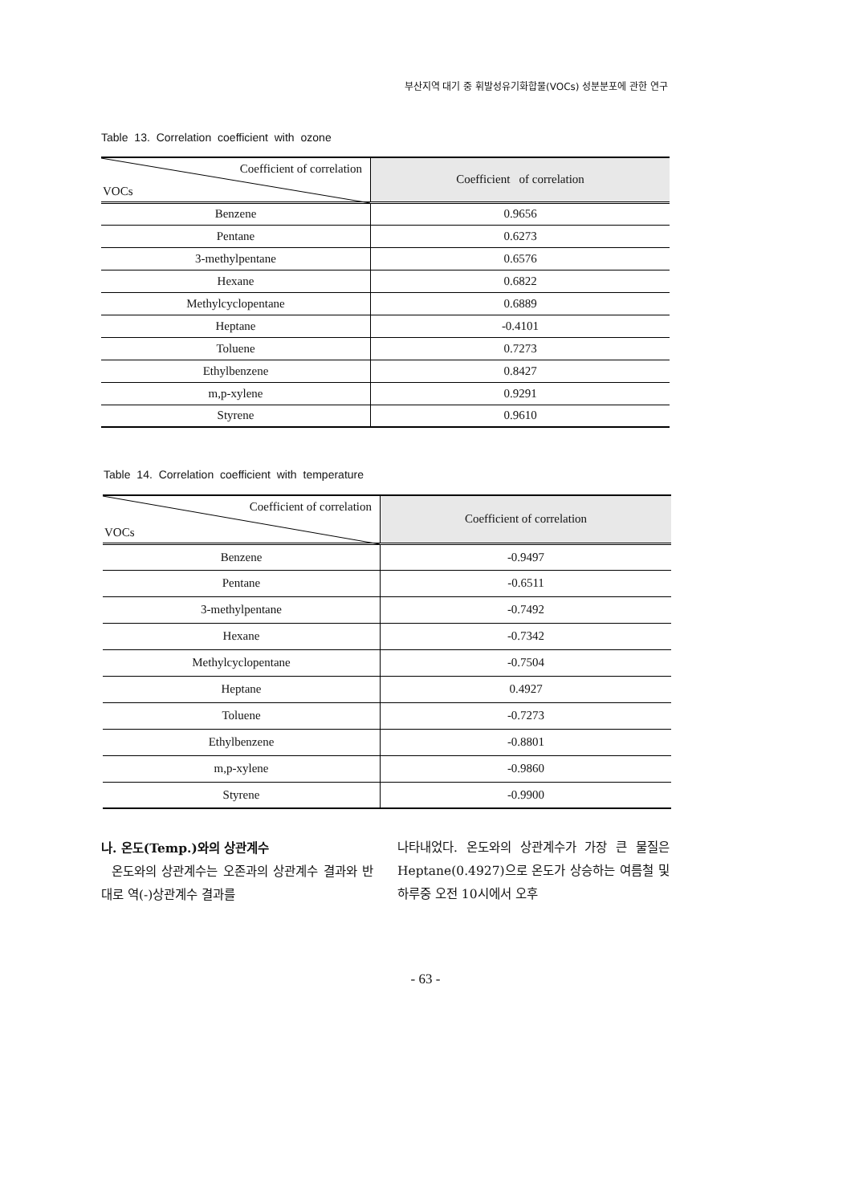부산지역 대기 중 휘발성유기화합물(VOCs) 성분분포에 관한 연구
Table 13. Correlation coefficient with ozone
| Coefficient of correlation VOCs | Coefficient of correlation |
| --- | --- |
| Benzene | 0.9656 |
| Pentane | 0.6273 |
| 3-methylpentane | 0.6576 |
| Hexane | 0.6822 |
| Methylcyclopentane | 0.6889 |
| Heptane | -0.4101 |
| Toluene | 0.7273 |
| Ethylbenzene | 0.8427 |
| m,p-xylene | 0.9291 |
| Styrene | 0.9610 |
Table 14. Correlation coefficient with temperature
| Coefficient of correlation VOCs | Coefficient of correlation |
| --- | --- |
| Benzene | -0.9497 |
| Pentane | -0.6511 |
| 3-methylpentane | -0.7492 |
| Hexane | -0.7342 |
| Methylcyclopentane | -0.7504 |
| Heptane | 0.4927 |
| Toluene | -0.7273 |
| Ethylbenzene | -0.8801 |
| m,p-xylene | -0.9860 |
| Styrene | -0.9900 |
나. 온도(Temp.)와의 상관계수
온도와의 상관계수는 오존과의 상관계수 결과와 반대로 역(-)상관계수 결과를
나타내었다. 온도와의 상관계수가 가장 큰 물질은 Heptane(0.4927)으로 온도가 상승하는 여름철 및 하루중 오전 10시에서 오후
- 63 -